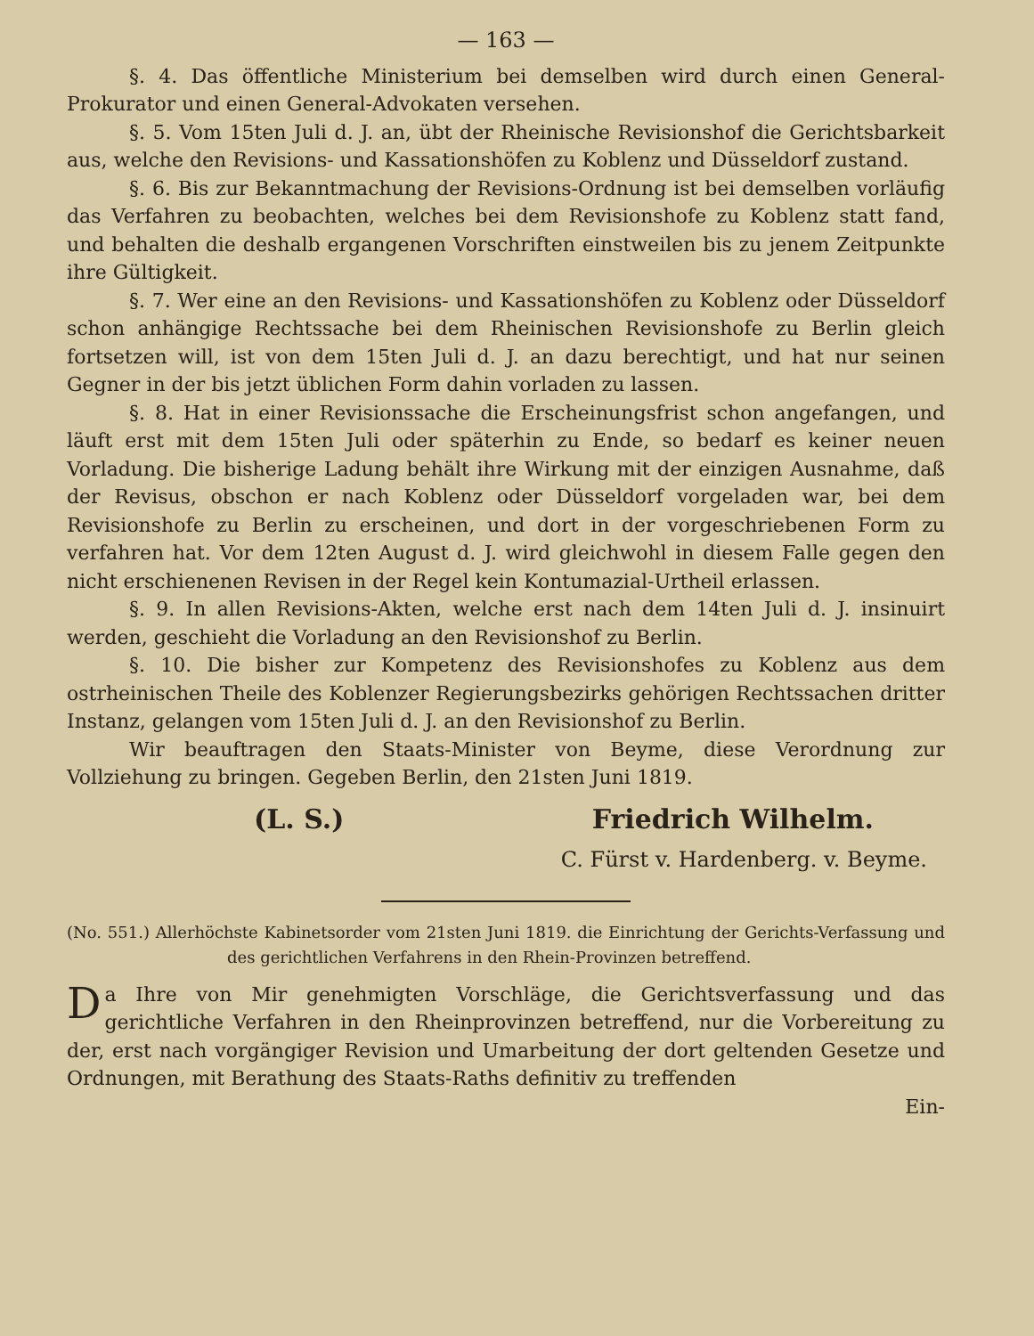— 163 —
§. 4. Das öffentliche Ministerium bei demselben wird durch einen General-Prokurator und einen General-Advokaten versehen.
§. 5. Vom 15ten Juli d. J. an, übt der Rheinische Revisionshof die Gerichtsbarkeit aus, welche den Revisions- und Kassationshöfen zu Koblenz und Düsseldorf zustand.
§. 6. Bis zur Bekanntmachung der Revisions-Ordnung ist bei demselben vorläufig das Verfahren zu beobachten, welches bei dem Revisionshofe zu Koblenz statt fand, und behalten die deshalb ergangenen Vorschriften einstweilen bis zu jenem Zeitpunkte ihre Gültigkeit.
§. 7. Wer eine an den Revisions- und Kassationshöfen zu Koblenz oder Düsseldorf schon anhängige Rechtssache bei dem Rheinischen Revisionshofe zu Berlin gleich fortsetzen will, ist von dem 15ten Juli d. J. an dazu berechtigt, und hat nur seinen Gegner in der bis jetzt üblichen Form dahin vorladen zu lassen.
§. 8. Hat in einer Revisionssache die Erscheinungsfrist schon angefangen, und läuft erst mit dem 15ten Juli oder späterhin zu Ende, so bedarf es keiner neuen Vorladung. Die bisherige Ladung behält ihre Wirkung mit der einzigen Ausnahme, daß der Revisus, obschon er nach Koblenz oder Düsseldorf vorgeladen war, bei dem Revisionshofe zu Berlin zu erscheinen, und dort in der vorgeschriebenen Form zu verfahren hat. Vor dem 12ten August d. J. wird gleichwohl in diesem Falle gegen den nicht erschienenen Revisen in der Regel kein Kontumazial-Urtheil erlassen.
§. 9. In allen Revisions-Akten, welche erst nach dem 14ten Juli d. J. insinuirt werden, geschieht die Vorladung an den Revisionshof zu Berlin.
§. 10. Die bisher zur Kompetenz des Revisionshofes zu Koblenz aus dem ostrheinischen Theile des Koblenzer Regierungsbezirks gehörigen Rechtssachen dritter Instanz, gelangen vom 15ten Juli d. J. an den Revisionshof zu Berlin.
Wir beauftragen den Staats-Minister von Beyme, diese Verordnung zur Vollziehung zu bringen. Gegeben Berlin, den 21sten Juni 1819.
(L. S.) Friedrich Wilhelm.
C. Fürst v. Hardenberg. v. Beyme.
(No. 551.) Allerhöchste Kabinetsorder vom 21sten Juni 1819. die Einrichtung der Gerichts-Verfassung und des gerichtlichen Verfahrens in den Rhein-Provinzen betreffend.
Da Ihre von Mir genehmigten Vorschläge, die Gerichtsverfassung und das gerichtliche Verfahren in den Rheinprovinzen betreffend, nur die Vorbereitung zu der, erst nach vorgängiger Revision und Umarbeitung der dort geltenden Gesetze und Ordnungen, mit Berathung des Staats-Raths definitiv zu treffenden
Ein-